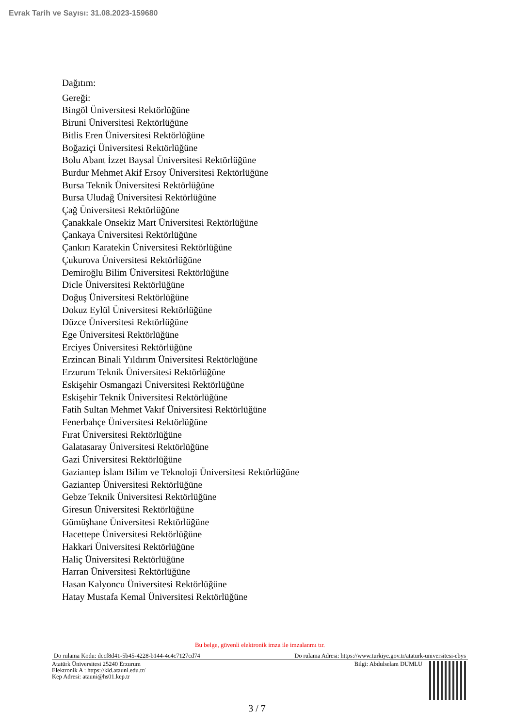Evrak Tarih ve Sayısı: 31.08.2023-159680
Dağıtım:
Gereği:
Bingöl Üniversitesi Rektörlüğüne
Biruni Üniversitesi Rektörlüğüne
Bitlis Eren Üniversitesi Rektörlüğüne
Boğaziçi Üniversitesi Rektörlüğüne
Bolu Abant İzzet Baysal Üniversitesi Rektörlüğüne
Burdur Mehmet Akif Ersoy Üniversitesi Rektörlüğüne
Bursa Teknik Üniversitesi Rektörlüğüne
Bursa Uludağ Üniversitesi Rektörlüğüne
Çağ Üniversitesi Rektörlüğüne
Çanakkale Onsekiz Mart Üniversitesi Rektörlüğüne
Çankaya Üniversitesi Rektörlüğüne
Çankırı Karatekin Üniversitesi Rektörlüğüne
Çukurova Üniversitesi Rektörlüğüne
Demiroğlu Bilim Üniversitesi Rektörlüğüne
Dicle Üniversitesi Rektörlüğüne
Doğuş Üniversitesi Rektörlüğüne
Dokuz Eylül Üniversitesi Rektörlüğüne
Düzce Üniversitesi Rektörlüğüne
Ege Üniversitesi Rektörlüğüne
Erciyes Üniversitesi Rektörlüğüne
Erzincan Binali Yıldırım Üniversitesi Rektörlüğüne
Erzurum Teknik Üniversitesi Rektörlüğüne
Eskişehir Osmangazi Üniversitesi Rektörlüğüne
Eskişehir Teknik Üniversitesi Rektörlüğüne
Fatih Sultan Mehmet Vakıf Üniversitesi Rektörlüğüne
Fenerbahçe Üniversitesi Rektörlüğüne
Fırat Üniversitesi Rektörlüğüne
Galatasaray Üniversitesi Rektörlüğüne
Gazi Üniversitesi Rektörlüğüne
Gaziantep İslam Bilim ve Teknoloji Üniversitesi Rektörlüğüne
Gaziantep Üniversitesi Rektörlüğüne
Gebze Teknik Üniversitesi Rektörlüğüne
Giresun Üniversitesi Rektörlüğüne
Gümüşhane Üniversitesi Rektörlüğüne
Hacettepe Üniversitesi Rektörlüğüne
Hakkari Üniversitesi Rektörlüğüne
Haliç Üniversitesi Rektörlüğüne
Harran Üniversitesi Rektörlüğüne
Hasan Kalyoncu Üniversitesi Rektörlüğüne
Hatay Mustafa Kemal Üniversitesi Rektörlüğüne
Bu belge, güvenli elektronik imza ile imzalanmı tır.
Do rulama Kodu: dccf8d41-5b45-4228-b144-4c4c7127cd74 Do rulama Adresi: https://www.turkiye.gov.tr/ataturk-universitesi-ebys
Atatürk Üniversitesi 25240 Erzurum
Elektronik A : https://kid.atauni.edu.tr/
Kep Adresi: atauni@hs01.kep.tr
Bilgi: Abdulselam DUMLU
3 / 7